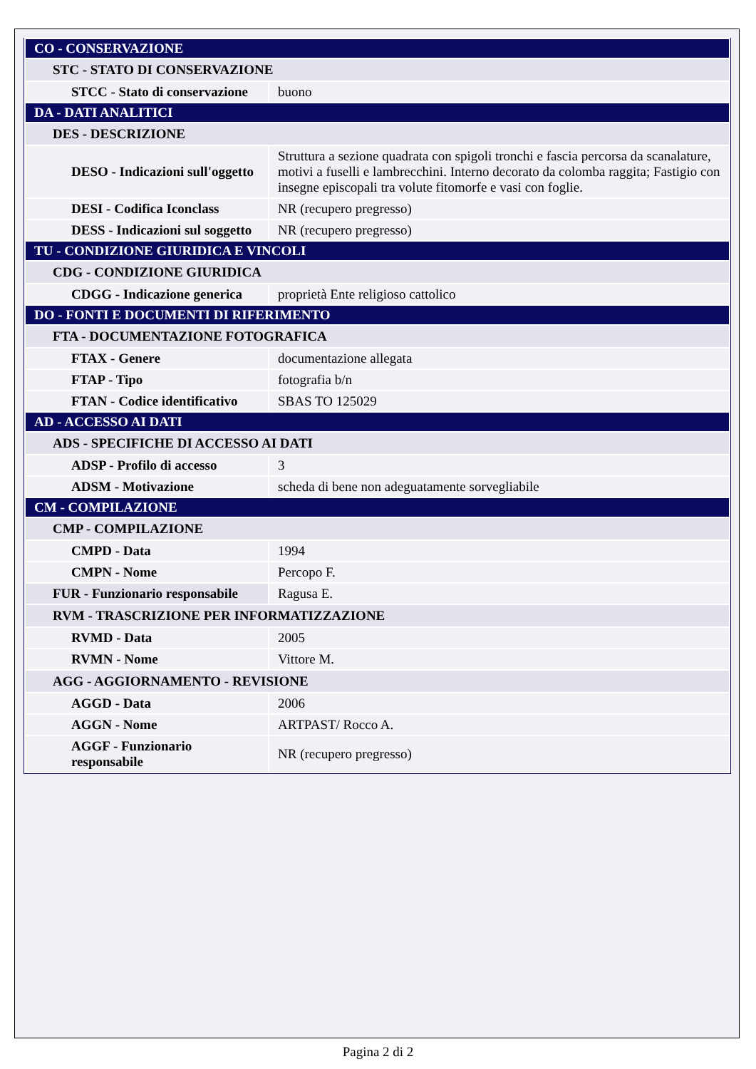| CO - CONSERVAZIONE | |
| STC - STATO DI CONSERVAZIONE | |
| STCC - Stato di conservazione | buono |
| DA - DATI ANALITICI | |
| DES - DESCRIZIONE | |
| DESO - Indicazioni sull'oggetto | Struttura a sezione quadrata con spigoli tronchi e fascia percorsa da scanalature, motivi a fuselli e lambrecchini. Interno decorato da colomba raggita; Fastigio con insegne episcopali tra volute fitomorfe e vasi con foglie. |
| DESI - Codifica Iconclass | NR (recupero pregresso) |
| DESS - Indicazioni sul soggetto | NR (recupero pregresso) |
| TU - CONDIZIONE GIURIDICA E VINCOLI | |
| CDG - CONDIZIONE GIURIDICA | |
| CDGG - Indicazione generica | proprietà Ente religioso cattolico |
| DO - FONTI E DOCUMENTI DI RIFERIMENTO | |
| FTA - DOCUMENTAZIONE FOTOGRAFICA | |
| FTAX - Genere | documentazione allegata |
| FTAP - Tipo | fotografia b/n |
| FTAN - Codice identificativo | SBAS TO 125029 |
| AD - ACCESSO AI DATI | |
| ADS - SPECIFICHE DI ACCESSO AI DATI | |
| ADSP - Profilo di accesso | 3 |
| ADSM - Motivazione | scheda di bene non adeguatamente sorvegliabile |
| CM - COMPILAZIONE | |
| CMP - COMPILAZIONE | |
| CMPD - Data | 1994 |
| CMPN - Nome | Percopo F. |
| FUR - Funzionario responsabile | Ragusa E. |
| RVM - TRASCRIZIONE PER INFORMATIZZAZIONE | |
| RVMD - Data | 2005 |
| RVMN - Nome | Vittore M. |
| AGG - AGGIORNAMENTO - REVISIONE | |
| AGGD - Data | 2006 |
| AGGN - Nome | ARTPAST/ Rocco A. |
| AGGF - Funzionario responsabile | NR (recupero pregresso) |
Pagina 2 di 2